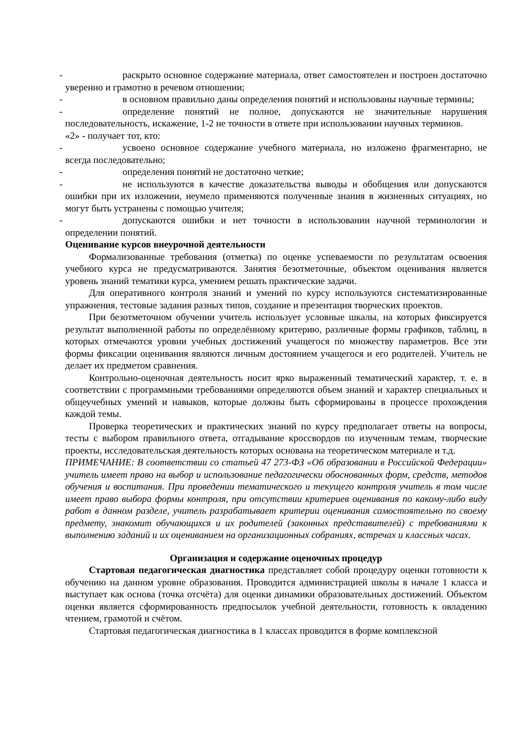- раскрыто основное содержание материала, ответ самостоятелен и построен достаточно уверенно и грамотно в речевом отношении;
- в основном правильно даны определения понятий и использованы научные термины;
- определение понятий не полное, допускаются не значительные нарушения последовательность, искажение, 1-2 не точности в ответе при использовании научных терминов.
«2» - получает тот, кто:
- усвоено основное содержание учебного материала, но изложено фрагментарно, не всегда последовательно;
- определения понятий не достаточно четкие;
- не используются в качестве доказательства выводы и обобщения или допускаются ошибки при их изложении, неумело применяются полученные знания в жизненных ситуациях, но могут быть устранены с помощью учителя;
- допускаются ошибки и нет точности в использовании научной терминологии и определении понятий.
Оценивание курсов внеурочной деятельности
Формализованные требования (отметка) по оценке успеваемости по результатам освоения учебного курса не предусматриваются. Занятия безотметочные, объектом оценивания является уровень знаний тематики курса, умением решать практические задачи.
Для оперативного контроля знаний и умений по курсу используются систематизированные упражнения, тестовые задания разных типов, создание и презентация творческих проектов.
При безотметочном обучении учитель использует условные шкалы, на которых фиксируется результат выполненной работы по определённому критерию, различные формы графиков, таблиц, в которых отмечаются уровни учебных достижений учащегося по множеству параметров. Все эти формы фиксации оценивания являются личным достоянием учащегося и его родителей. Учитель не делает их предметом сравнения.
Контрольно-оценочная деятельность носит ярко выраженный тематический характер, т. е. в соответствии с программными требованиями определяются объем знаний и характер специальных и общеучебных умений и навыков, которые должны быть сформированы в процессе прохождения каждой темы.
Проверка теоретических и практических знаний по курсу предполагает ответы на вопросы, тесты с выбором правильного ответа, отгадывание кроссвордов по изученным темам, творческие проекты, исследовательская деятельность которых основана на теоретическом материале и т.д.
ПРИМЕЧАНИЕ: В соответствии со статьей 47 273-ФЗ «Об образовании в Российской Федерации» учитель имеет право на выбор и использование педагогически обоснованных форм, средств, методов обучения и воспитания. При проведении тематического и текущего контроля учитель в том числе имеет право выбора формы контроля, при отсутствии критериев оценивания по какому-либо виду работ в данном разделе, учитель разрабатывает критерии оценивания самостоятельно по своему предмету, знакомит обучающихся и их родителей (законных представителей) с требованиями к выполнению заданий и их оцениванием на организационных собраниях, встречах и классных часах.
Организация и содержание оценочных процедур
Стартовая педагогическая диагностика представляет собой процедуру оценки готовности к обучению на данном уровне образования. Проводится администрацией школы в начале 1 класса и выступает как основа (точка отсчёта) для оценки динамики образовательных достижений. Объектом оценки является сформированность предпосылок учебной деятельности, готовность к овладению чтением, грамотой и счётом.
Стартовая педагогическая диагностика в 1 классах проводится в форме комплексной